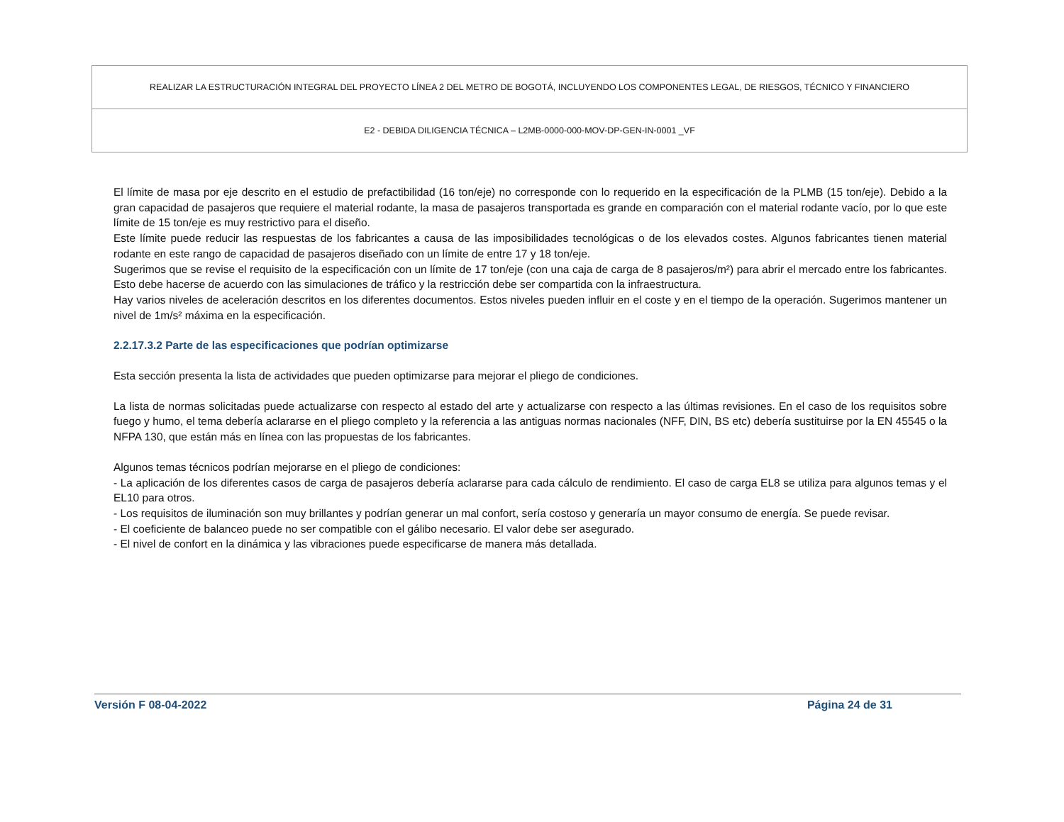| REALIZAR LA ESTRUCTURACIÓN INTEGRAL DEL PROYECTO LÍNEA 2 DEL METRO DE BOGOTÁ, INCLUYENDO LOS COMPONENTES LEGAL, DE RIESGOS, TÉCNICO Y FINANCIERO |
| E2 - DEBIDA DILIGENCIA TÉCNICA – L2MB-0000-000-MOV-DP-GEN-IN-0001 _VF |
El límite de masa por eje descrito en el estudio de prefactibilidad (16 ton/eje) no corresponde con lo requerido en la especificación de la PLMB (15 ton/eje). Debido a la gran capacidad de pasajeros que requiere el material rodante, la masa de pasajeros transportada es grande en comparación con el material rodante vacío, por lo que este límite de 15 ton/eje es muy restrictivo para el diseño.
Este límite puede reducir las respuestas de los fabricantes a causa de las imposibilidades tecnológicas o de los elevados costes. Algunos fabricantes tienen material rodante en este rango de capacidad de pasajeros diseñado con un límite de entre 17 y 18 ton/eje.
Sugerimos que se revise el requisito de la especificación con un límite de 17 ton/eje (con una caja de carga de 8 pasajeros/m²) para abrir el mercado entre los fabricantes. Esto debe hacerse de acuerdo con las simulaciones de tráfico y la restricción debe ser compartida con la infraestructura.
Hay varios niveles de aceleración descritos en los diferentes documentos. Estos niveles pueden influir en el coste y en el tiempo de la operación. Sugerimos mantener un nivel de 1m/s² máxima en la especificación.
2.2.17.3.2 Parte de las especificaciones que podrían optimizarse
Esta sección presenta la lista de actividades que pueden optimizarse para mejorar el pliego de condiciones.
La lista de normas solicitadas puede actualizarse con respecto al estado del arte y actualizarse con respecto a las últimas revisiones. En el caso de los requisitos sobre fuego y humo, el tema debería aclararse en el pliego completo y la referencia a las antiguas normas nacionales (NFF, DIN, BS etc) debería sustituirse por la EN 45545 o la NFPA 130, que están más en línea con las propuestas de los fabricantes.
Algunos temas técnicos podrían mejorarse en el pliego de condiciones:
- La aplicación de los diferentes casos de carga de pasajeros debería aclararse para cada cálculo de rendimiento. El caso de carga EL8 se utiliza para algunos temas y el EL10 para otros.
- Los requisitos de iluminación son muy brillantes y podrían generar un mal confort, sería costoso y generaría un mayor consumo de energía. Se puede revisar.
- El coeficiente de balanceo puede no ser compatible con el gálibo necesario. El valor debe ser asegurado.
- El nivel de confort en la dinámica y las vibraciones puede especificarse de manera más detallada.
Versión F 08-04-2022 Página 24 de 31